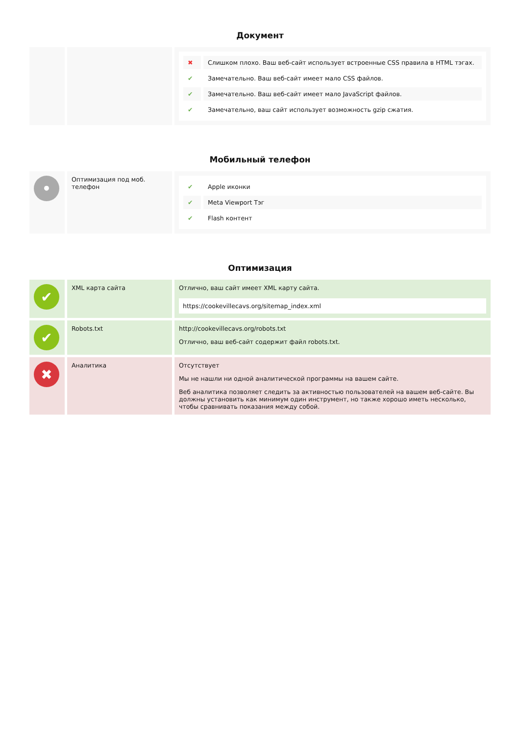Документ
| | | / ✖ / Слишком плохо. Ваш веб-сайт использует встроенные CSS правила в HTML тэгах. / / ✔ / Замечательно. Ваш веб-сайт имеет мало CSS файлов. / / ✔ / Замечательно. Ваш веб-сайт имеет мало JavaScript файлов. / / ✔ / Замечательно, ваш сайт использует возможность gzip сжатия. / |
Мобильный телефон
| • | Оптимизация под моб. телефон | / ✔ / Apple иконки / / ✔ / Meta Viewport Тэг / / ✔ / Flash контент / |
Оптимизация
| ✔ | XML карта сайта | Отлично, ваш сайт имеет XML карту сайта. https://cookevillecavs.org/sitemap_index.xml |
| ✔ | Robots.txt | http://cookevillecavs.org/robots.txt Отлично, ваш веб-сайт содержит файл robots.txt. |
| ✖ | Аналитика | Отсутствует Мы не нашли ни одной аналитической программы на вашем сайте. Веб аналитика позволяет следить за активностью пользователей на вашем веб-сайте. Вы должны установить как минимум один инструмент, но также хорошо иметь несколько, чтобы сравнивать показания между собой. |